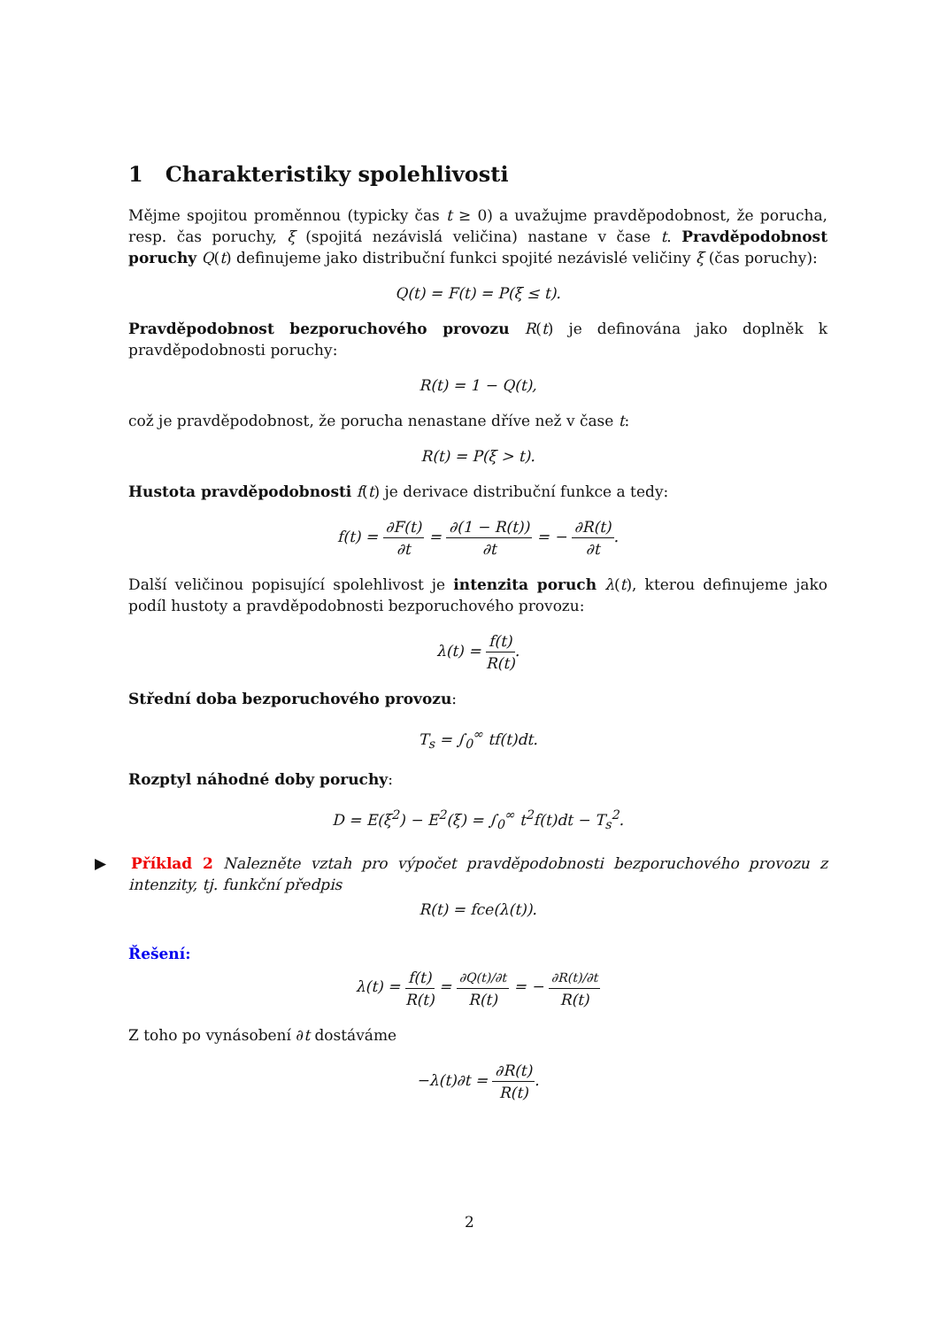1 Charakteristiky spolehlivosti
Mějme spojitou proměnnou (typicky čas t ≥ 0) a uvažujme pravděpodobnost, že porucha, resp. čas poruchy, ξ (spojitá nezávislá veličina) nastane v čase t. Pravděpodobnost poruchy Q(t) definujeme jako distribuční funkci spojité nezávislé veličiny ξ (čas poruchy):
Q(t) = F(t) = P(ξ ≤ t).
Pravděpodobnost bezporuchového provozu R(t) je definována jako doplněk k pravděpodobnosti poruchy:
R(t) = 1 − Q(t),
což je pravděpodobnost, že porucha nenastane dříve než v čase t:
R(t) = P(ξ > t).
Hustota pravděpodobnosti f(t) je derivace distribuční funkce a tedy:
f(t) = ∂F(t) ∂t = ∂(1 − R(t)) ∂t = − ∂R(t) ∂t.
Další veličinou popisující spolehlivost je intenzita poruch λ(t), kterou definujeme jako podíl hustoty a pravděpodobnosti bezporuchového provozu:
λ(t) = f(t) R(t).
Střední doba bezporuchového provozu:
T<sub>s</sub> = ∫<sub>0</sub><sup>∞</sup> tf(t)dt.
Rozptyl náhodné doby poruchy:
D = E(ξ<sup>2</sup>) − E<sup>2</sup>(ξ) = ∫<sub>0</sub><sup>∞</sup> t<sup>2</sup>f(t)dt − T<sub>s</sub><sup>2</sup>.
▶ Příklad 2 Nalezněte vztah pro výpočet pravděpodobnosti bezporuchového provozu z intenzity, tj. funkční předpis
R(t) = fce(λ(t)).
Řešení:
λ(t) = f(t) R(t) = ∂Q(t)/∂t R(t) = − ∂R(t)/∂t R(t)
Z toho po vynásobení ∂t dostáváme
−λ(t)∂t = ∂R(t) R(t).
2